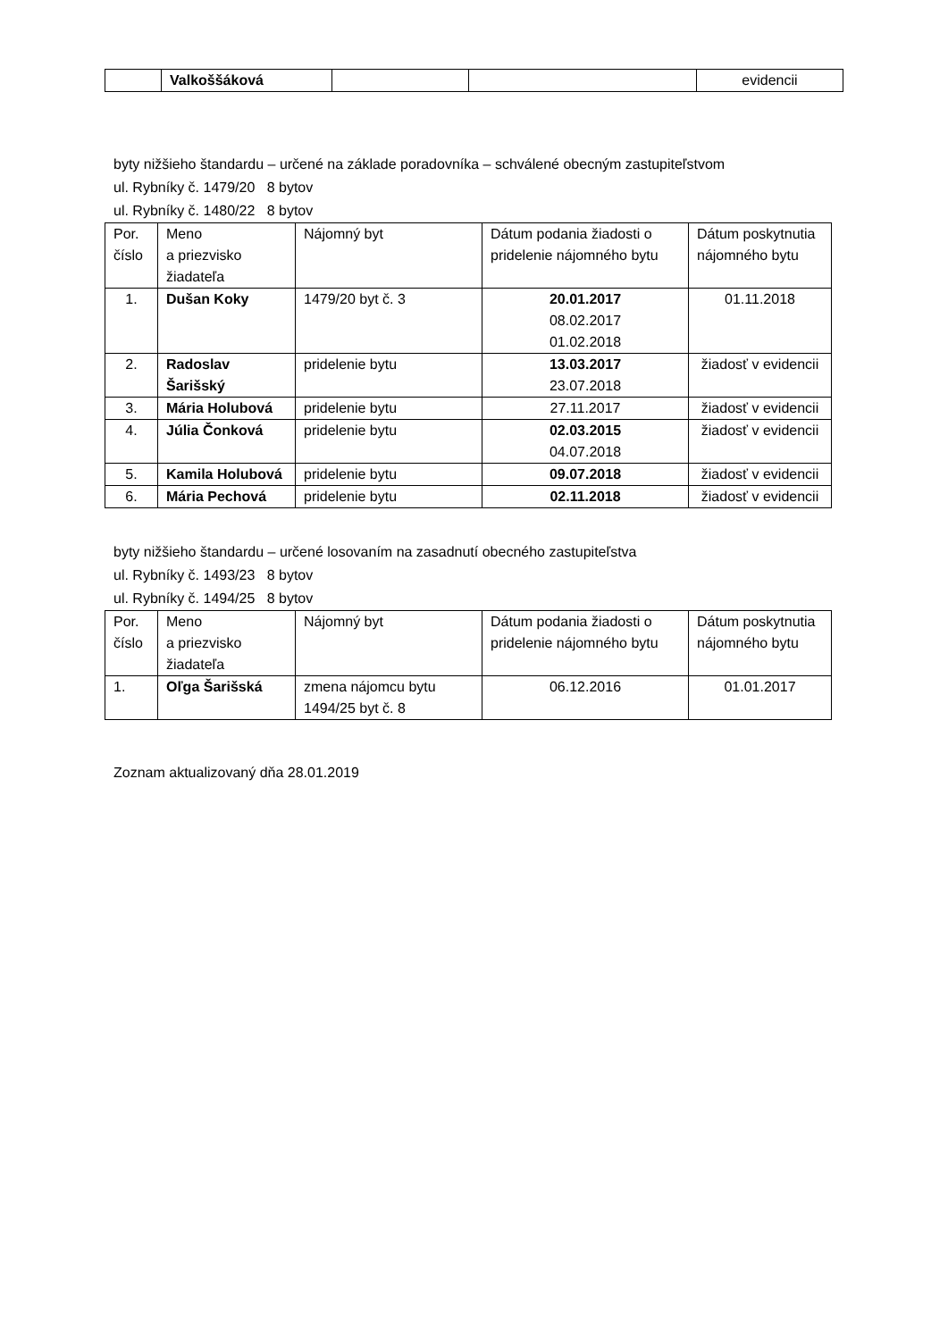| | Valkoššáková | | | evidencii |
byty nižšieho štandardu – určené na základe poradovníka – schválené obecným zastupiteľstvom
ul. Rybníky č. 1479/20 8 bytov
ul. Rybníky č. 1480/22 8 bytov
| Por. číslo | Meno a priezvisko žiadateľa | Nájomný byt | Dátum podania žiadosti o pridelenie nájomného bytu | Dátum poskytnutia nájomného bytu |
| --- | --- | --- | --- | --- |
| 1. | Dušan Koky | 1479/20 byt č. 3 | 20.01.2017 08.02.2017 01.02.2018 | 01.11.2018 |
| 2. | Radoslav Šarišský | pridelenie bytu | 13.03.2017 23.07.2018 | žiadosť v evidencii |
| 3. | Mária Holubová | pridelenie bytu | 27.11.2017 | žiadosť v evidencii |
| 4. | Júlia Čonková | pridelenie bytu | 02.03.2015 04.07.2018 | žiadosť v evidencii |
| 5. | Kamila Holubová | pridelenie bytu | 09.07.2018 | žiadosť v evidencii |
| 6. | Mária Pechová | pridelenie bytu | 02.11.2018 | žiadosť v evidencii |
byty nižšieho štandardu – určené losovaním na zasadnutí obecného zastupiteľstva
ul. Rybníky č. 1493/23 8 bytov
ul. Rybníky č. 1494/25 8 bytov
| Por. číslo | Meno a priezvisko žiadateľa | Nájomný byt | Dátum podania žiadosti o pridelenie nájomného bytu | Dátum poskytnutia nájomného bytu |
| --- | --- | --- | --- | --- |
| 1. | Oľga Šarišská | zmena nájomcu bytu 1494/25 byt č. 8 | 06.12.2016 | 01.01.2017 |
Zoznam aktualizovaný dňa 28.01.2019